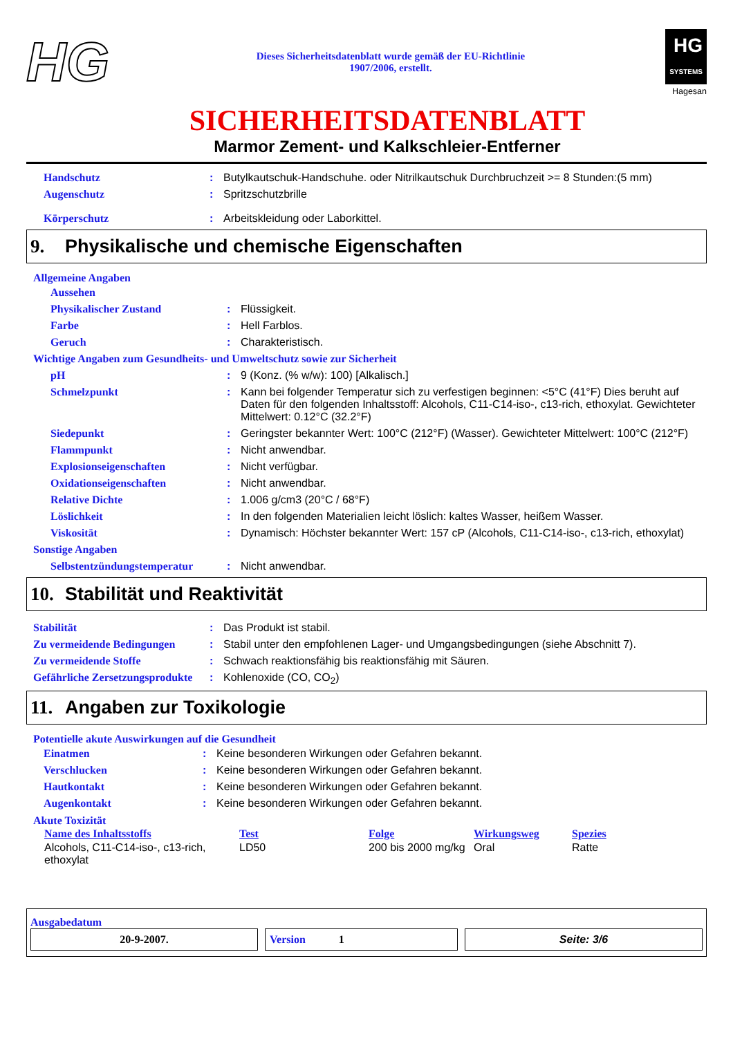HG
Dieses Sicherheitsdatenblatt wurde gemäß der EU-Richtlinie
1907/2006, erstellt.
HG
SYSTEMS
Hagesan
SICHERHEITSDATENBLATT
Marmor Zement- und Kalkschleier-Entferner
| Handschutz | : | Butylkautschuk-Handschuhe. oder Nitrilkautschuk Durchbruchzeit >= 8 Stunden:(5 mm) |
| Augenschutz | : | Spritzschutzbrille |
| Körperschutz | : | Arbeitskleidung oder Laborkittel. |
9. Physikalische und chemische Eigenschaften
Allgemeine Angaben
| Aussehen | | |
| Physikalischer Zustand | : | Flüssigkeit. |
| Farbe | : | Hell Farblos. |
| Geruch | : | Charakteristisch. |
| Wichtige Angaben zum Gesundheits- und Umweltschutz sowie zur Sicherheit | | |
| pH | : | 9 (Konz. (% w/w): 100) [Alkalisch.] |
| Schmelzpunkt | : | Kann bei folgender Temperatur sich zu verfestigen beginnen: <5°C (41°F) Dies beruht auf Daten für den folgenden Inhaltsstoff: Alcohols, C11-C14-iso-, c13-rich, ethoxylat. Gewichteter Mittelwert: 0.12°C (32.2°F) |
| Siedepunkt | : | Geringster bekannter Wert: 100°C (212°F) (Wasser). Gewichteter Mittelwert: 100°C (212°F) |
| Flammpunkt | : | Nicht anwendbar. |
| Explosionseigenschaften | : | Nicht verfügbar. |
| Oxidationseigenschaften | : | Nicht anwendbar. |
| Relative Dichte | : | 1.006 g/cm3 (20°C / 68°F) |
| Löslichkeit | : | In den folgenden Materialien leicht löslich: kaltes Wasser, heißem Wasser. |
| Viskosität | : | Dynamisch: Höchster bekannter Wert: 157 cP (Alcohols, C11-C14-iso-, c13-rich, ethoxylat) |
| Sonstige Angaben | | |
| Selbstentzündungstemperatur | : | Nicht anwendbar. |
10. Stabilität und Reaktivität
| Stabilität | : | Das Produkt ist stabil. |
| Zu vermeidende Bedingungen | : | Stabil unter den empfohlenen Lager- und Umgangsbedingungen (siehe Abschnitt 7). |
| Zu vermeidende Stoffe | : | Schwach reaktionsfähig bis reaktionsfähig mit Säuren. |
| Gefährliche Zersetzungsprodukte | : | Kohlenoxide (CO, CO<sub>2</sub>) |
11. Angaben zur Toxikologie
Potentielle akute Auswirkungen auf die Gesundheit
| Einatmen | : | Keine besonderen Wirkungen oder Gefahren bekannt. |
| Verschlucken | : | Keine besonderen Wirkungen oder Gefahren bekannt. |
| Hautkontakt | : | Keine besonderen Wirkungen oder Gefahren bekannt. |
| Augenkontakt | : | Keine besonderen Wirkungen oder Gefahren bekannt. |
Akute Toxizität
| Name des Inhaltsstoffs | Test | Folge | Wirkungsweg | Spezies |
| --- | --- | --- | --- | --- |
| Alcohols, C11-C14-iso-, c13-rich, ethoxylat | LD50 | 200 bis 2000 mg/kg | Oral | Ratte |
Ausgabedatum
20-9-2007. Version 1 Seite: 3/6